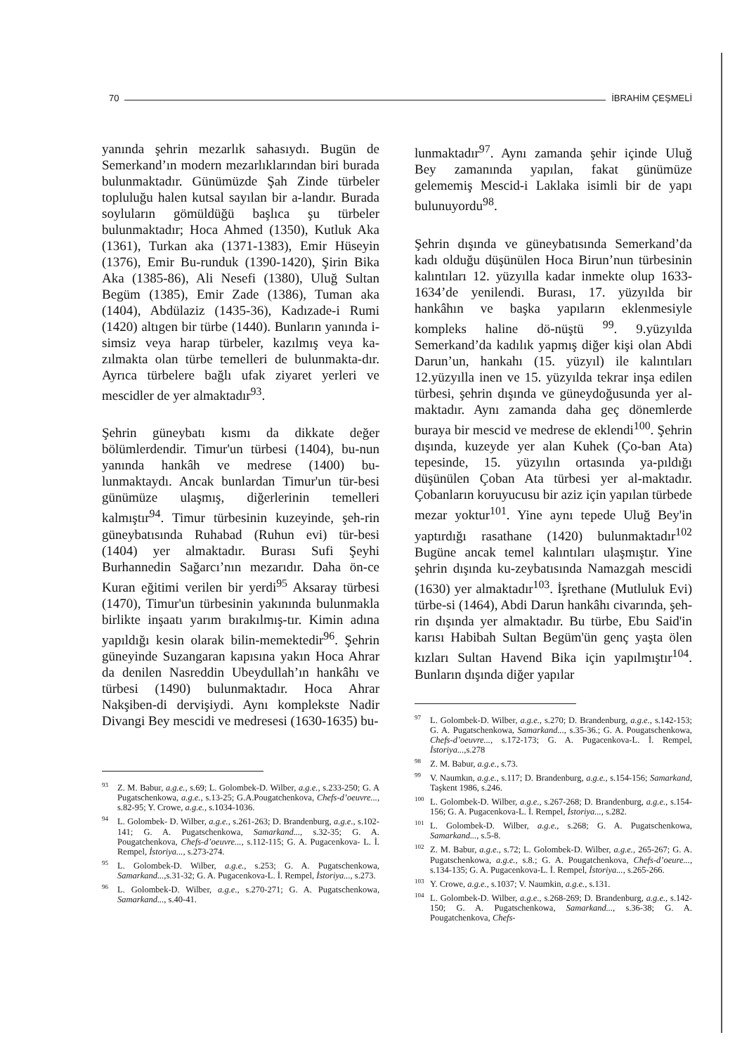70 İBRAHİM ÇEŞMELİ
yanında şehrin mezarlık sahasıydı. Bugün de Semerkand’ın modern mezarlıklarından biri burada bulunmaktadır. Günümüzde Şah Zinde türbeler topluluğu halen kutsal sayılan bir a-landır. Burada soyluların gömüldüğü başlıca şu türbeler bulunmaktadır; Hoca Ahmed (1350), Kutluk Aka (1361), Turkan aka (1371-1383), Emir Hüseyin (1376), Emir Bu-runduk (1390-1420), Şirin Bika Aka (1385-86), Ali Nesefi (1380), Uluğ Sultan Begüm (1385), Emir Zade (1386), Tuman aka (1404), Abdülaziz (1435-36), Kadızade-i Rumi (1420) altıgen bir türbe (1440). Bunların yanında i-simsiz veya harap türbeler, kazılmış veya ka-zılmakta olan türbe temelleri de bulunmakta-dır. Ayrıca türbelere bağlı ufak ziyaret yerleri ve mescidler de yer almaktadır<sup>93</sup>.
Şehrin güneybatı kısmı da dikkate değer bölümlerdendir. Timur'un türbesi (1404), bu-nun yanında hankâh ve medrese (1400) bu-lunmaktaydı. Ancak bunlardan Timur'un tür-besi günümüze ulaşmış, diğerlerinin temelleri kalmıştır<sup>94</sup>. Timur türbesinin kuzeyinde, şeh-rin güneybatısında Ruhabad (Ruhun evi) tür-besi (1404) yer almaktadır. Burası Sufi Şeyhi Burhannedin Sağarcı’nın mezarıdır. Daha ön-ce Kuran eğitimi verilen bir yerdi<sup>95</sup> Aksaray türbesi (1470), Timur'un türbesinin yakınında bulunmakla birlikte inşaatı yarım bırakılmış-tır. Kimin adına yapıldığı kesin olarak bilin-memektedir<sup>96</sup>. Şehrin güneyinde Suzangaran kapısına yakın Hoca Ahrar da denilen Nasreddin Ubeydullah’ın hankâhı ve türbesi (1490) bulunmaktadır. Hoca Ahrar Nakşiben-di dervişiydi. Aynı komplekste Nadir Divangi Bey mescidi ve medresesi (1630-1635) bu-
<sup>93</sup> Z. M. Babur, a.g.e., s.69; L. Golombek-D. Wilber, a.g.e., s.233-250; G. A Pugatschenkowa, a.g.e., s.13-25; G.A.Pougatchenkova, Chefs-d’oeuvre..., s.82-95; Y. Crowe, a.g.e., s.1034-1036.
<sup>94</sup> L. Golombek- D. Wilber, a.g.e., s.261-263; D. Brandenburg, a.g.e., s.102-141; G. A. Pugatschenkowa, Samarkand..., s.32-35; G. A. Pougatchenkova, Chefs-d’oeuvre..., s.112-115; G. A. Pugacenkova- L. İ. Rempel, İstoriya..., s.273-274.
<sup>95</sup> L. Golombek-D. Wilber, a.g.e., s.253; G. A. Pugatschenkowa, Samarkand...,s.31-32; G. A. Pugacenkova-L. İ. Rempel, İstoriya..., s.273.
<sup>96</sup> L. Golombek-D. Wilber, a.g.e., s.270-271; G. A. Pugatschenkowa, Samarkand..., s.40-41.
lunmaktadır<sup>97</sup>. Aynı zamanda şehir içinde Uluğ Bey zamanında yapılan, fakat günümüze gelememiş Mescid-i Laklaka isimli bir de yapı bulunuyordu<sup>98</sup>.
Şehrin dışında ve güneybatısında Semerkand’da kadı olduğu düşünülen Hoca Birun’nun türbesinin kalıntıları 12. yüzyılla kadar inmekte olup 1633-1634’de yenilendi. Burası, 17. yüzyılda bir hankâhın ve başka yapıların eklenmesiyle kompleks haline dö-nüştü <sup>99</sup>. 9.yüzyılda Semerkand’da kadılık yapmış diğer kişi olan Abdi Darun’un, hankahı (15. yüzyıl) ile kalıntıları 12.yüzyılla inen ve 15. yüzyılda tekrar inşa edilen türbesi, şehrin dışında ve güneydoğusunda yer al-maktadır. Aynı zamanda daha geç dönemlerde buraya bir mescid ve medrese de eklendi<sup>100</sup>. Şehrin dışında, kuzeyde yer alan Kuhek (Ço-ban Ata) tepesinde, 15. yüzyılın ortasında ya-pıldığı düşünülen Çoban Ata türbesi yer al-maktadır. Çobanların koruyucusu bir aziz için yapılan türbede mezar yoktur<sup>101</sup>. Yine aynı tepede Uluğ Bey'in yaptırdığı rasathane (1420) bulunmaktadır<sup>102</sup> Bugüne ancak temel kalıntıları ulaşmıştır. Yine şehrin dışında ku-zeybatısında Namazgah mescidi (1630) yer almaktadır<sup>103</sup>. İşrethane (Mutluluk Evi) türbe-si (1464), Abdi Darun hankâhı civarında, şeh-rin dışında yer almaktadır. Bu türbe, Ebu Said'in karısı Habibah Sultan Begüm'ün genç yaşta ölen kızları Sultan Havend Bika için yapılmıştır<sup>104</sup>. Bunların dışında diğer yapılar
<sup>97</sup> L. Golombek-D. Wilber, a.g.e., s.270; D. Brandenburg, a.g.e., s.142-153; G. A. Pugatschenkowa, Samarkand..., s.35-36.; G. A. Pougatschenkowa, Chefs-d’oeuvre..., s.172-173; G. A. Pugacenkova-L. İ. Rempel, İstoriya...,s.278
<sup>98</sup> Z. M. Babur, a.g.e., s.73.
<sup>99</sup>V. Naumkın, a.g.e., s.117; D. Brandenburg, a.g.e., s.154-156; Samarkand, Taşkent 1986, s.246.
<sup>100</sup> L. Golombek-D. Wilber, a.g.e., s.267-268; D. Brandenburg, a.g.e., s.154-156; G. A. Pugacenkova-L. İ. Rempel, İstoriya..., s.282.
<sup>101</sup> L. Golombek-D. Wilber, a.g.e., s.268; G. A. Pugatschenkowa, Samarkand..., s.5-8.
<sup>102</sup> Z. M. Babur, a.g.e., s.72; L. Golombek-D. Wilber, a.g.e., 265-267; G. A. Pugatschenkowa, a.g.e., s.8.; G. A. Pougatchenkova, Chefs-d’oeure..., s.134-135; G. A. Pugacenkova-L. İ. Rempel, İstoriya..., s.265-266.
<sup>103</sup>Y. Crowe, a.g.e., s.1037; V. Naumkin, a.g.e., s.131.
<sup>104</sup> L. Golombek-D. Wilber, a.g.e., s.268-269; D. Brandenburg, a.g.e., s.142-150; G. A. Pugatschenkowa, Samarkand..., s.36-38; G. A. Pougatchenkova, Chefs-